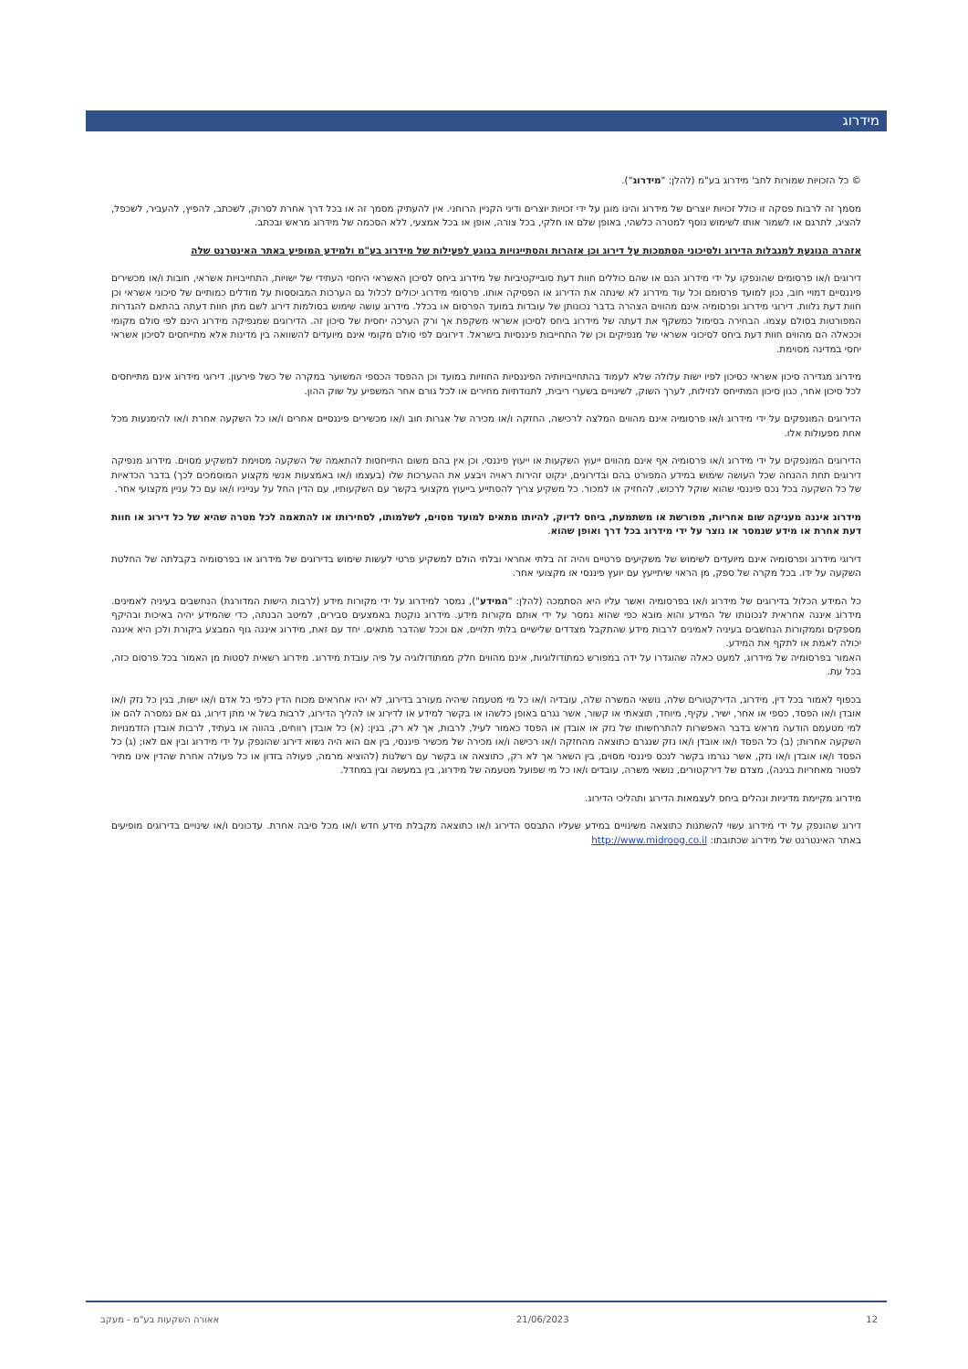מידרוג
© כל הזכויות שמורות לחב' מידרוג בע"מ (להלן: "מידרוג").
מסמך זה לרבות פסקה זו כולל זכויות יוצרים של מידרוג והינו מוגן על ידי זכויות יוצרים ודיני הקניין הרוחני. אין להעתיק מסמך זה או בכל דרך אחרת לסרוק, לשכתב, להפיץ, להעביר, לשכפל, להציג, לתרגם או לשמור אותו לשימוש נוסף למטרה כלשהי, באופן שלם או חלקי, בכל צורה, אופן או בכל אמצעי, ללא הסכמה של מידרוג מראש ובכתב.
אזהרה הנוגעת למגבלות הדירוג ולסיכוני הסתמכות על דירוג וכן אזהרות והסתייגויות בנוגע לפעילות של מידרוג בע"מ ולמידע המופיע באתר האינטרנט שלה
דירוגים ו/או פרסומים שהונפקו על ידי מידרוג הנם או שהם כוללים חוות דעת סובייקטיביות של מידרוג ביחס לסיכון האשראי היחסי העתידי של ישויות, התחייבויות אשראי, חובות ו/או מכשירים פיננסיים דמויי חוב, נכון למועד פרסומם וכל עוד מידרוג לא שינתה את הדירוג או הפסיקה אותו. פרסומי מידרוג יכולים לכלול גם הערכות המבוססות על מודלים כמותיים של סיכוני אשראי וכן חוות דעת נלוות. דירוגי מידרוג ופרסומיה אינם מהווים הצהרה בדבר נכונותן של עובדות במועד הפרסום או בכלל. מידרוג עושה שימוש בסולמות דירוג לשם מתן חוות דעתה בהתאם להגדרות המפורטות בסולם עצמו. הבחירה בסימול כמשקף את דעתה של מידרוג ביחס לסיכון אשראי משקפת אך ורק הערכה יחסית של סיכון זה. הדירוגים שמנפיקה מידרוג הינם לפי סולם מקומי וככאלה הם מהווים חוות דעת ביחס לסיכוני אשראי של מנפיקים וכן של התחייבות פיננסיות בישראל. דירוגים לפי סולם מקומי אינם מיועדים להשוואה בין מדינות אלא מתייחסים לסיכון אשראי יחסי במדינה מסוימת.
מידרוג מגדירה סיכון אשראי כסיכון לפיו ישות עלולה שלא לעמוד בהתחייבויותיה הפיננסיות החוזיות במועד וכן ההפסד הכספי המשוער במקרה של כשל פירעון. דירוגי מידרוג אינם מתייחסים לכל סיכון אחר, כגון סיכון המתייחס לנזילות, לערך השוק, לשינויים בשערי ריבית, לתנודתיות מחירים או לכל גורם אחר המשפיע על שוק ההון.
הדירוגים המונפקים על ידי מידרוג ו/או פרסומיה אינם מהווים המלצה לרכישה, החזקה ו/או מכירה של אגרות חוב ו/או מכשירים פיננסיים אחרים ו/או כל השקעה אחרת ו/או להימנעות מכל אחת מפעולות אלו.
הדירוגים המונפקים על ידי מידרוג ו/או פרסומיה אף אינם מהווים ייעוץ השקעות או ייעוץ פיננסי, וכן אין בהם משום התייחסות להתאמה של השקעה מסוימת למשקיע מסוים. מידרוג מנפיקה דירוגים תחת ההנחה שכל העושה שימוש במידע המפורט בהם ובדירוגים, ינקוט זהירות ראויה ויבצע את ההערכות שלו (בעצמו ו/או באמצעות אנשי מקצוע המוסמכים לכך) בדבר הכדאיות של כל השקעה בכל נכס פיננסי שהוא שוקל לרכוש, להחזיק או למכור. כל משקיע צריך להסתייע בייעוץ מקצועי בקשר עם השקעותיו, עם הדין החל על ענייניו ו/או עם כל עניין מקצועי אחר.
מידרוג איננה מעניקה שום אחריות, מפורשת או משתמעת, ביחס לדיוק, להיותו מתאים למועד מסוים, לשלמותו, לסחירותו או להתאמה לכל מטרה שהיא של כל דירוג או חוות דעת אחרת או מידע שנמסר או נוצר על ידי מידרוג בכל דרך ואופן שהוא.
דירוגי מידרוג ופרסומיה אינם מיועדים לשימוש של משקיעים פרטיים ויהיה זה בלתי אחראי ובלתי הולם למשקיע פרטי לעשות שימוש בדירוגים של מידרוג או בפרסומיה בקבלתה של החלטת השקעה על ידו. בכל מקרה של ספק, מן הראוי שיתייעץ עם יועץ פיננסי או מקצועי אחר.
כל המידע הכלול בדירוגים של מידרוג ו/או בפרסומיה ואשר עליו היא הסתמכה (להלן: "המידע"), נמסר למידרוג על ידי מקורות מידע (לרבות הישות המדורגת) הנחשבים בעיניה לאמינים. מידרוג איננה אחראית לנכונותו של המידע והוא מובא כפי שהוא נמסר על ידי אותם מקורות מידע. מידרוג נוקטת באמצעים סבירים, למיטב הבנתה, כדי שהמידע יהיה באיכות ובהיקף מספקים וממקורות הנחשבים בעיניה לאמינים לרבות מידע שהתקבל מצדדים שלישיים בלתי תלויים, אם וככל שהדבר מתאים. יחד עם זאת, מידרוג איננה גוף המבצע ביקורת ולכן היא איננה יכולה לאמת או לתקף את המידע.
האמור בפרסומיה של מידרוג, למעט כאלה שהוגדרו על ידה במפורש כמתודולוגיות, אינם מהווים חלק ממתודולוגיה על פיה עובדת מידרוג. מידרוג רשאית לסטות מן האמור בכל פרסום כזה, בכל עת.
בכפוף לאמור בכל דין, מידרוג, הדירקטורים שלה, נושאי המשרה שלה, עובדיה ו/או כל מי מטעמה שיהיה מעורב בדירוג, לא יהיו אחראים מכוח הדין כלפי כל אדם ו/או ישות, בגין כל נזק ו/או אובדן ו/או הפסד, כספי או אחר, ישיר, עקיף, מיוחד, תוצאתי או קשור, אשר נגרם באופן כלשהו או בקשר למידע או לדירוג או להליך הדירוג, לרבות בשל אי מתן דירוג, גם אם נמסרה להם או למי מטעמם הודעה מראש בדבר האפשרות להתרחשותו של נזק או אובדן או הפסד כאמור לעיל, לרבות, אך לא רק, בגין: (א) כל אובדן רווחים, בהווה או בעתיד, לרבות אובדן הזדמנויות השקעה אחרות; (ב) כל הפסד ו/או אובדן ו/או נזק שנגרם כתוצאה מהחזקה ו/או רכישה ו/או מכירה של מכשיר פיננסי, בין אם הוא היה נשוא דירוג שהונפק על ידי מידרוג ובין אם לאו; (ג) כל הפסד ו/או אובדן ו/או נזק, אשר נגרמו בקשר לנכס פיננסי מסוים, בין השאר אך לא רק, כתוצאה או בקשר עם רשלנות (להוציא מרמה, פעולה בזדון או כל פעולה אחרת שהדין אינו מתיר לפטור מאחריות בגינה), מצדם של דירקטורים, נושאי משרה, עובדים ו/או כל מי שפועל מטעמה של מידרוג, בין במעשה ובין במחדל.
מידרוג מקיימת מדיניות ונהלים ביחס לעצמאות הדירוג ותהליכי הדירוג.
דירוג שהונפק על ידי מידרוג עשוי להשתנות כתוצאה משינויים במידע שעליו התבסס הדירוג ו/או כתוצאה מקבלת מידע חדש ו/או מכל סיבה אחרת. עדכונים ו/או שינויים בדירוגים מופיעים באתר האינטרנט של מידרוג שכתובתו: http://www.midroog.co.il
12 21/06/2023 אאורה השקעות בע"מ - מעקב